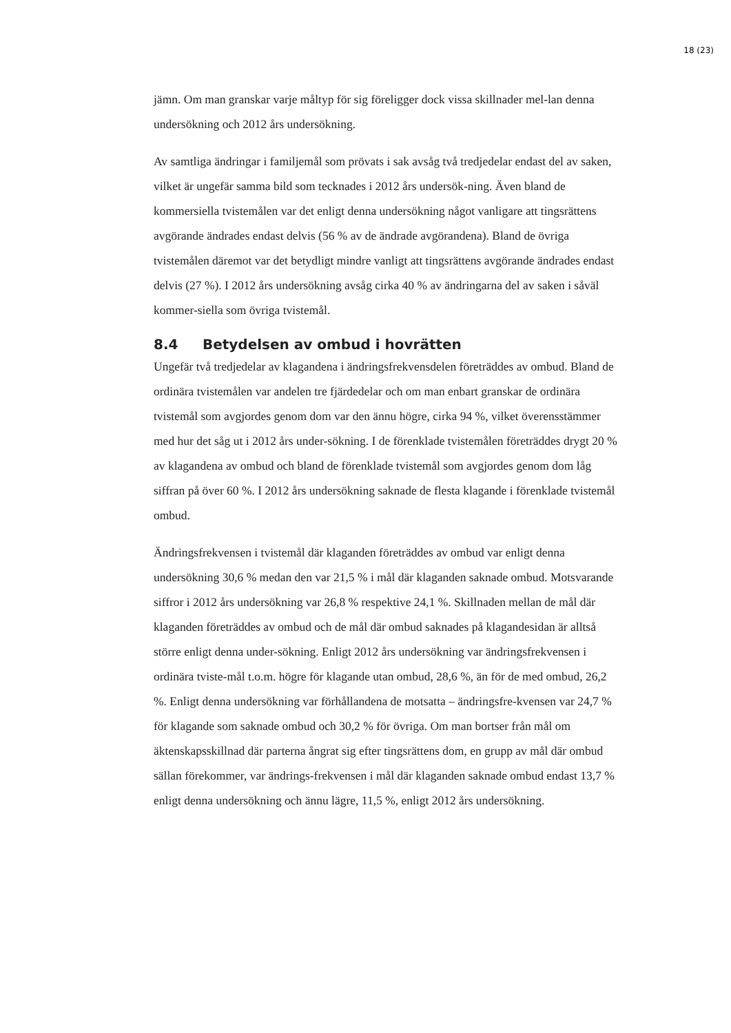18 (23)
jämn. Om man granskar varje måltyp för sig föreligger dock vissa skillnader mel-lan denna undersökning och 2012 års undersökning.
Av samtliga ändringar i familjemål som prövats i sak avsåg två tredjedelar endast del av saken, vilket är ungefär samma bild som tecknades i 2012 års undersök-ning. Även bland de kommersiella tvistemålen var det enligt denna undersökning något vanligare att tingsrättens avgörande ändrades endast delvis (56 % av de ändrade avgörandena). Bland de övriga tvistemålen däremot var det betydligt mindre vanligt att tingsrättens avgörande ändrades endast delvis (27 %). I 2012 års undersökning avsåg cirka 40 % av ändringarna del av saken i såväl kommer-siella som övriga tvistemål.
8.4 Betydelsen av ombud i hovrätten
Ungefär två tredjedelar av klagandena i ändringsfrekvensdelen företräddes av ombud. Bland de ordinära tvistemålen var andelen tre fjärdedelar och om man enbart granskar de ordinära tvistemål som avgjordes genom dom var den ännu högre, cirka 94 %, vilket överensstämmer med hur det såg ut i 2012 års under-sökning. I de förenklade tvistemålen företräddes drygt 20 % av klagandena av ombud och bland de förenklade tvistemål som avgjordes genom dom låg siffran på över 60 %. I 2012 års undersökning saknade de flesta klagande i förenklade tvistemål ombud.
Ändringsfrekvensen i tvistemål där klaganden företräddes av ombud var enligt denna undersökning 30,6 % medan den var 21,5 % i mål där klaganden saknade ombud. Motsvarande siffror i 2012 års undersökning var 26,8 % respektive 24,1 %. Skillnaden mellan de mål där klaganden företräddes av ombud och de mål där ombud saknades på klagandesidan är alltså större enligt denna under-sökning. Enligt 2012 års undersökning var ändringsfrekvensen i ordinära tviste-mål t.o.m. högre för klagande utan ombud, 28,6 %, än för de med ombud, 26,2 %. Enligt denna undersökning var förhållandena de motsatta – ändringsfre-kvensen var 24,7 % för klagande som saknade ombud och 30,2 % för övriga. Om man bortser från mål om äktenskapsskillnad där parterna ångrat sig efter tingsrättens dom, en grupp av mål där ombud sällan förekommer, var ändrings-frekvensen i mål där klaganden saknade ombud endast 13,7 % enligt denna undersökning och ännu lägre, 11,5 %, enligt 2012 års undersökning.